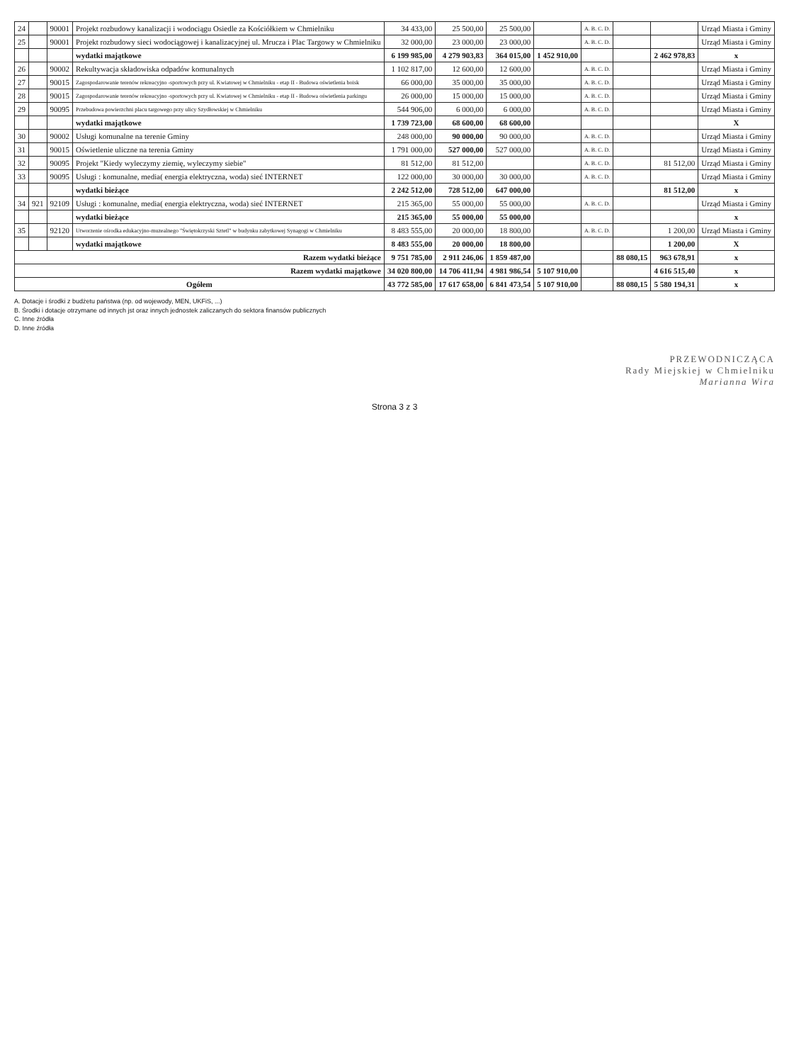| 24 | | 90001 | Projekt rozbudowy kanalizacji i wodociągu Osiedle za Kościółkiem w Chmielniku | 34 433,00 | 25 500,00 | 25 500,00 | | A. B. C. D. | | | Urząd Miasta i Gminy |
| 25 | | 90001 | Projekt rozbudowy sieci wodociągowej i kanalizacyjnej ul. Mrucza i Plac Targowy w Chmielniku | 32 000,00 | 23 000,00 | 23 000,00 | | A. B. C. D. | | | Urząd Miasta i Gminy |
| | | | wydatki majątkowe | 6 199 985,00 | 4 279 903,83 | 364 015,00 | 1 452 910,00 | | | 2 462 978,83 | x |
| 26 | | 90002 | Rekultywacja składowiska odpadów komunalnych | 1 102 817,00 | 12 600,00 | 12 600,00 | | A. B. C. D. | | | Urząd Miasta i Gminy |
| 27 | | 90015 | Zagospodarowanie terenów rekreacyjno -sportowych przy ul. Kwiatowej w Chmielniku - etap II - Budowa oświetlenia boisk | 66 000,00 | 35 000,00 | 35 000,00 | | A. B. C. D. | | | Urząd Miasta i Gminy |
| 28 | | 90015 | Zagospodarowanie terenów rekreacyjno -sportowych przy ul. Kwiatowej w Chmielniku - etap II - Budowa oświetlenia parkingu | 26 000,00 | 15 000,00 | 15 000,00 | | A. B. C. D. | | | Urząd Miasta i Gminy |
| 29 | | 90095 | Przebudowa powierzchni placu targowego przy ulicy Szydłowskiej w Chmielniku | 544 906,00 | 6 000,00 | 6 000,00 | | A. B. C. D. | | | Urząd Miasta i Gminy |
| | | | wydatki majątkowe | 1 739 723,00 | 68 600,00 | 68 600,00 | | | | | X |
| 30 | | 90002 | Usługi komunalne na terenie Gminy | 248 000,00 | 90 000,00 | 90 000,00 | | A. B. C. D. | | | Urząd Miasta i Gminy |
| 31 | | 90015 | Oświetlenie uliczne na terenia Gminy | 1 791 000,00 | 527 000,00 | 527 000,00 | | A. B. C. D. | | | Urząd Miasta i Gminy |
| 32 | | 90095 | Projekt "Kiedy wyleczymy ziemię, wyleczymy siebie" | 81 512,00 | 81 512,00 | | | A. B. C. D. | | 81 512,00 | Urząd Miasta i Gminy |
| 33 | | 90095 | Usługi : komunalne, media( energia elektryczna, woda) sieć INTERNET | 122 000,00 | 30 000,00 | 30 000,00 | | A. B. C. D. | | | Urząd Miasta i Gminy |
| | | | wydatki bieżące | 2 242 512,00 | 728 512,00 | 647 000,00 | | | | 81 512,00 | x |
| 34 | 921 | 92109 | Usługi : komunalne, media( energia elektryczna, woda) sieć INTERNET | 215 365,00 | 55 000,00 | 55 000,00 | | A. B. C. D. | | | Urząd Miasta i Gminy |
| | | | wydatki bieżące | 215 365,00 | 55 000,00 | 55 000,00 | | | | | x |
| 35 | | 92120 | Utworzenie ośrodka edukacyjno-muzealnego "Świętokrzyski Sztetl" w budynku zabytkowej Synagogi w Chmielniku | 8 483 555,00 | 20 000,00 | 18 800,00 | | A. B. C. D. | | 1 200,00 | Urząd Miasta i Gminy |
| | | | wydatki majątkowe | 8 483 555,00 | 20 000,00 | 18 800,00 | | | | 1 200,00 | X |
| Razem wydatki bieżące | | | | 9 751 785,00 | 2 911 246,06 | 1 859 487,00 | | | 88 080,15 | 963 678,91 | x |
| Razem wydatki majątkowe | | | | 34 020 800,00 | 14 706 411,94 | 4 981 986,54 | 5 107 910,00 | | | 4 616 515,40 | x |
| Ogółem | | | | 43 772 585,00 | 17 617 658,00 | 6 841 473,54 | 5 107 910,00 | | 88 080,15 | 5 580 194,31 | x |
A. Dotacje i środki z budżetu państwa (np. od wojewody, MEN, UKFiS, ...)
B. Środki i dotacje otrzymane od innych jst oraz innych jednostek zaliczanych do sektora finansów publicznych
C. Inne źródła
D. Inne źródła
PRZEWODNICZĄCA
Rady Miejskiej w Chmielniku
Marianna Wira
Strona 3 z 3